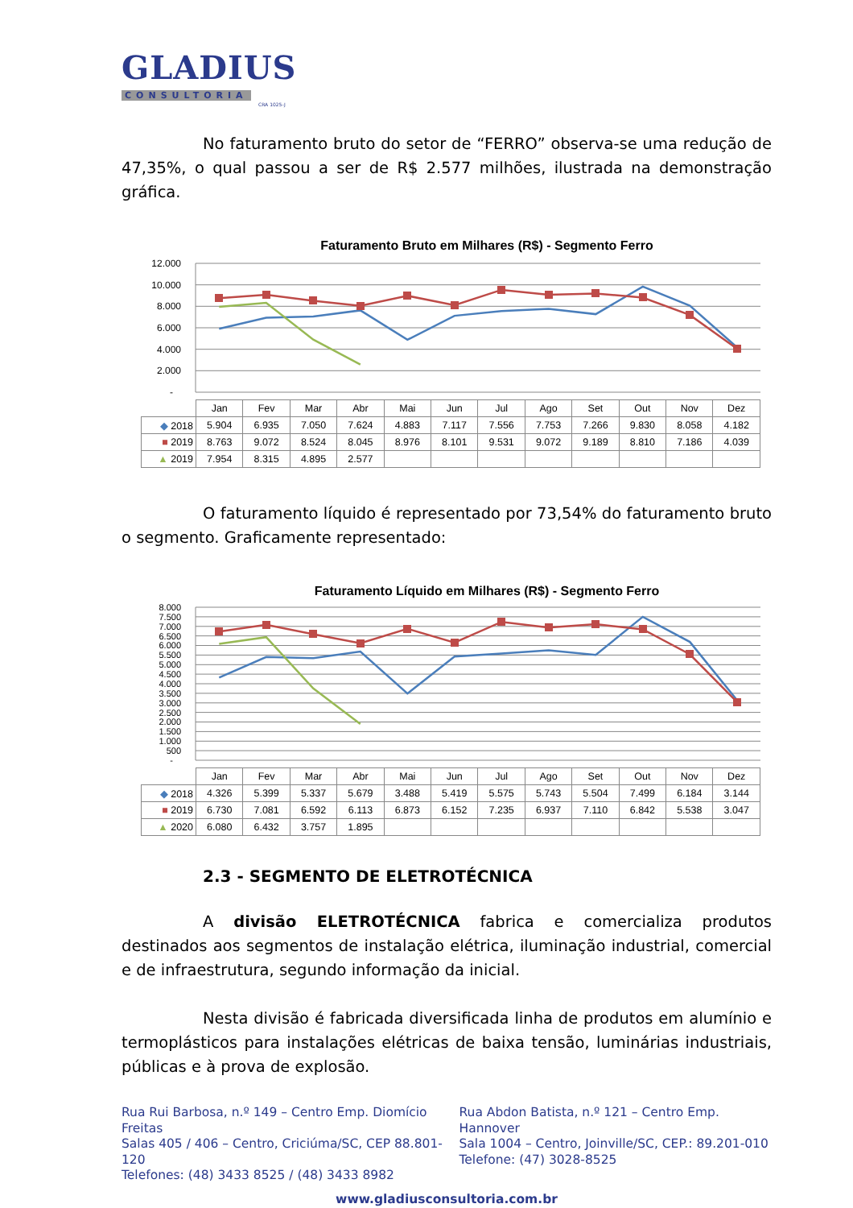GLADIUS
CONSULTORIA
CRA 1025-J
No faturamento bruto do setor de “FERRO” observa-se uma redução de 47,35%, o qual passou a ser de R$ 2.577 milhões, ilustrada na demonstração gráfica.
Faturamento Bruto em Milhares (R$) - Segmento Ferro
12.000
10.000
8.000
6.000
4.000
2.000
-
| | Jan | Fev | Mar | Abr | Mai | Jun | Jul | Ago | Set | Out | Nov | Dez |
| ◆ 2018 | 5.904 | 6.935 | 7.050 | 7.624 | 4.883 | 7.117 | 7.556 | 7.753 | 7.266 | 9.830 | 8.058 | 4.182 |
| ■ 2019 | 8.763 | 9.072 | 8.524 | 8.045 | 8.976 | 8.101 | 9.531 | 9.072 | 9.189 | 8.810 | 7.186 | 4.039 |
| ▲ 2019 | 7.954 | 8.315 | 4.895 | 2.577 | | | | | | | | |
O faturamento líquido é representado por 73,54% do faturamento bruto o segmento. Graficamente representado:
Faturamento Líquido em Milhares (R$) - Segmento Ferro
8.000
7.500
7.000
6.500
6.000
5.500
5.000
4.500
4.000
3.500
3.000
2.500
2.000
1.500
1.000
500
-
| | Jan | Fev | Mar | Abr | Mai | Jun | Jul | Ago | Set | Out | Nov | Dez |
| ◆ 2018 | 4.326 | 5.399 | 5.337 | 5.679 | 3.488 | 5.419 | 5.575 | 5.743 | 5.504 | 7.499 | 6.184 | 3.144 |
| ■ 2019 | 6.730 | 7.081 | 6.592 | 6.113 | 6.873 | 6.152 | 7.235 | 6.937 | 7.110 | 6.842 | 5.538 | 3.047 |
| ▲ 2020 | 6.080 | 6.432 | 3.757 | 1.895 | | | | | | | | |
2.3 - SEGMENTO DE ELETROTÉCNICA
A divisão ELETROTÉCNICA fabrica e comercializa produtos destinados aos segmentos de instalação elétrica, iluminação industrial, comercial e de infraestrutura, segundo informação da inicial.
Nesta divisão é fabricada diversificada linha de produtos em alumínio e termoplásticos para instalações elétricas de baixa tensão, luminárias industriais, públicas e à prova de explosão.
Rua Rui Barbosa, n.º 149 – Centro Emp. Diomício Freitas
Salas 405 / 406 – Centro, Criciúma/SC, CEP 88.801-120
Telefones: (48) 3433 8525 / (48) 3433 8982
Rua Abdon Batista, n.º 121 – Centro Emp. Hannover
Sala 1004 – Centro, Joinville/SC, CEP.: 89.201-010
Telefone: (47) 3028-8525
www.gladiusconsultoria.com.br